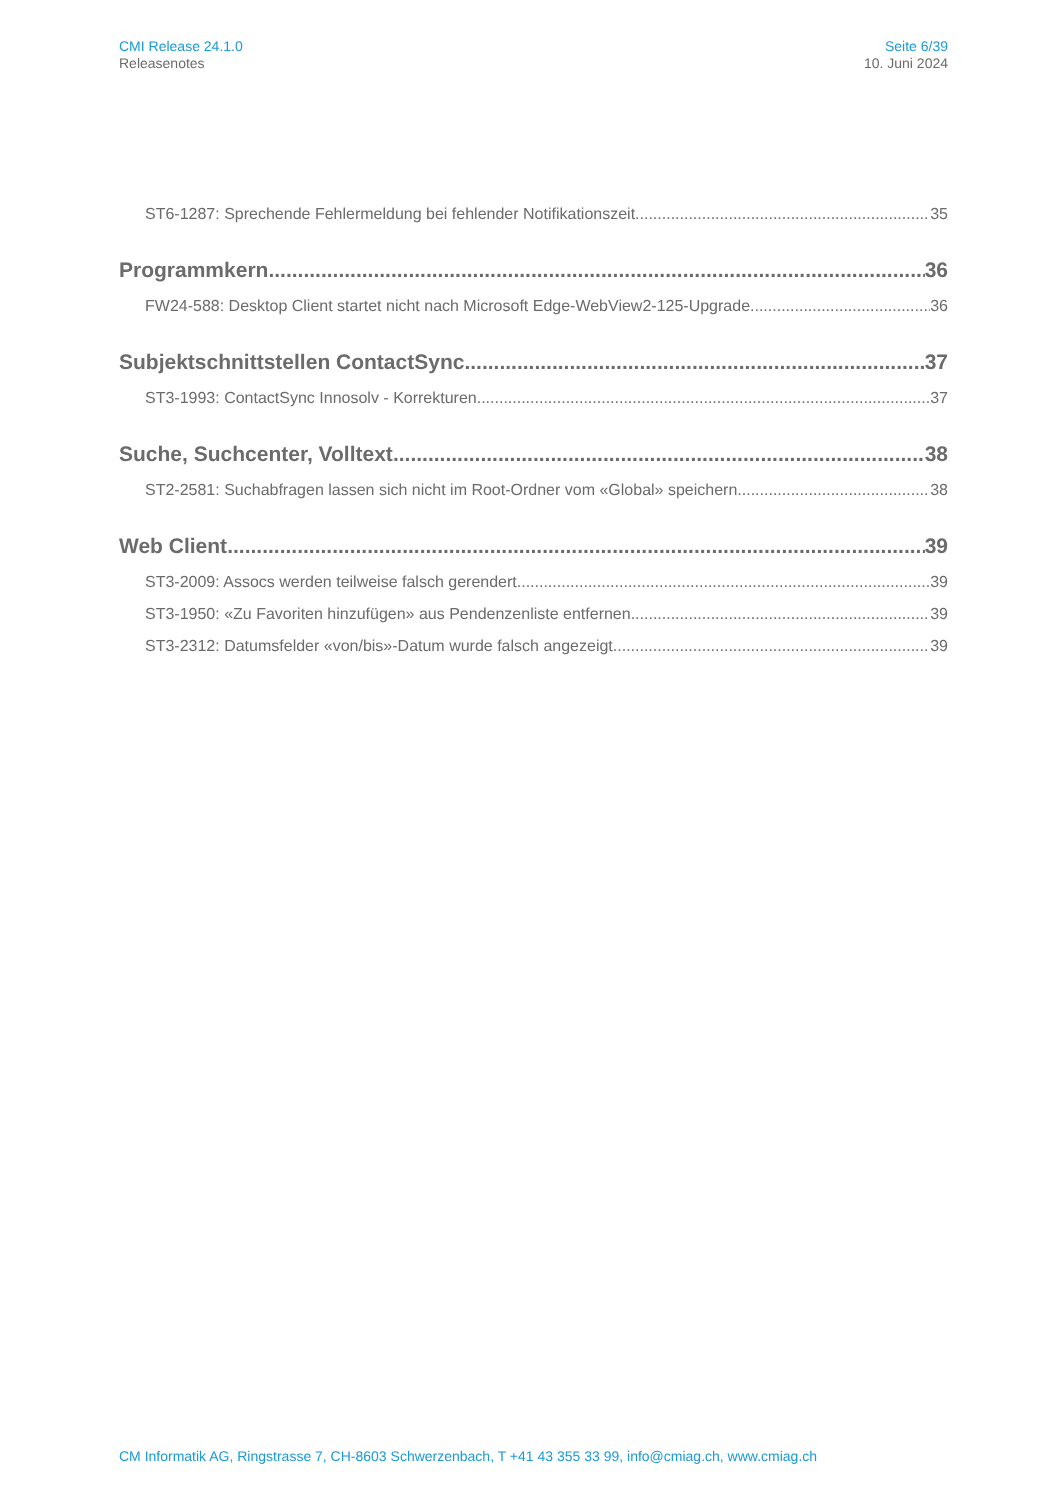CMI Release 24.1.0
Releasenotes
Seite 6/39
10. Juni 2024
ST6-1287: Sprechende Fehlermeldung bei fehlender Notifikationszeit 35
Programmkern 36
FW24-588: Desktop Client startet nicht nach Microsoft Edge-WebView2-125-Upgrade 36
Subjektschnittstellen ContactSync 37
ST3-1993: ContactSync Innosolv - Korrekturen 37
Suche, Suchcenter, Volltext 38
ST2-2581: Suchabfragen lassen sich nicht im Root-Ordner vom «Global» speichern 38
Web Client 39
ST3-2009: Assocs werden teilweise falsch gerendert 39
ST3-1950: «Zu Favoriten hinzufügen» aus Pendenzenliste entfernen 39
ST3-2312: Datumsfelder «von/bis»-Datum wurde falsch angezeigt 39
CM Informatik AG, Ringstrasse 7, CH-8603 Schwerzenbach, T +41 43 355 33 99, info@cmiag.ch, www.cmiag.ch